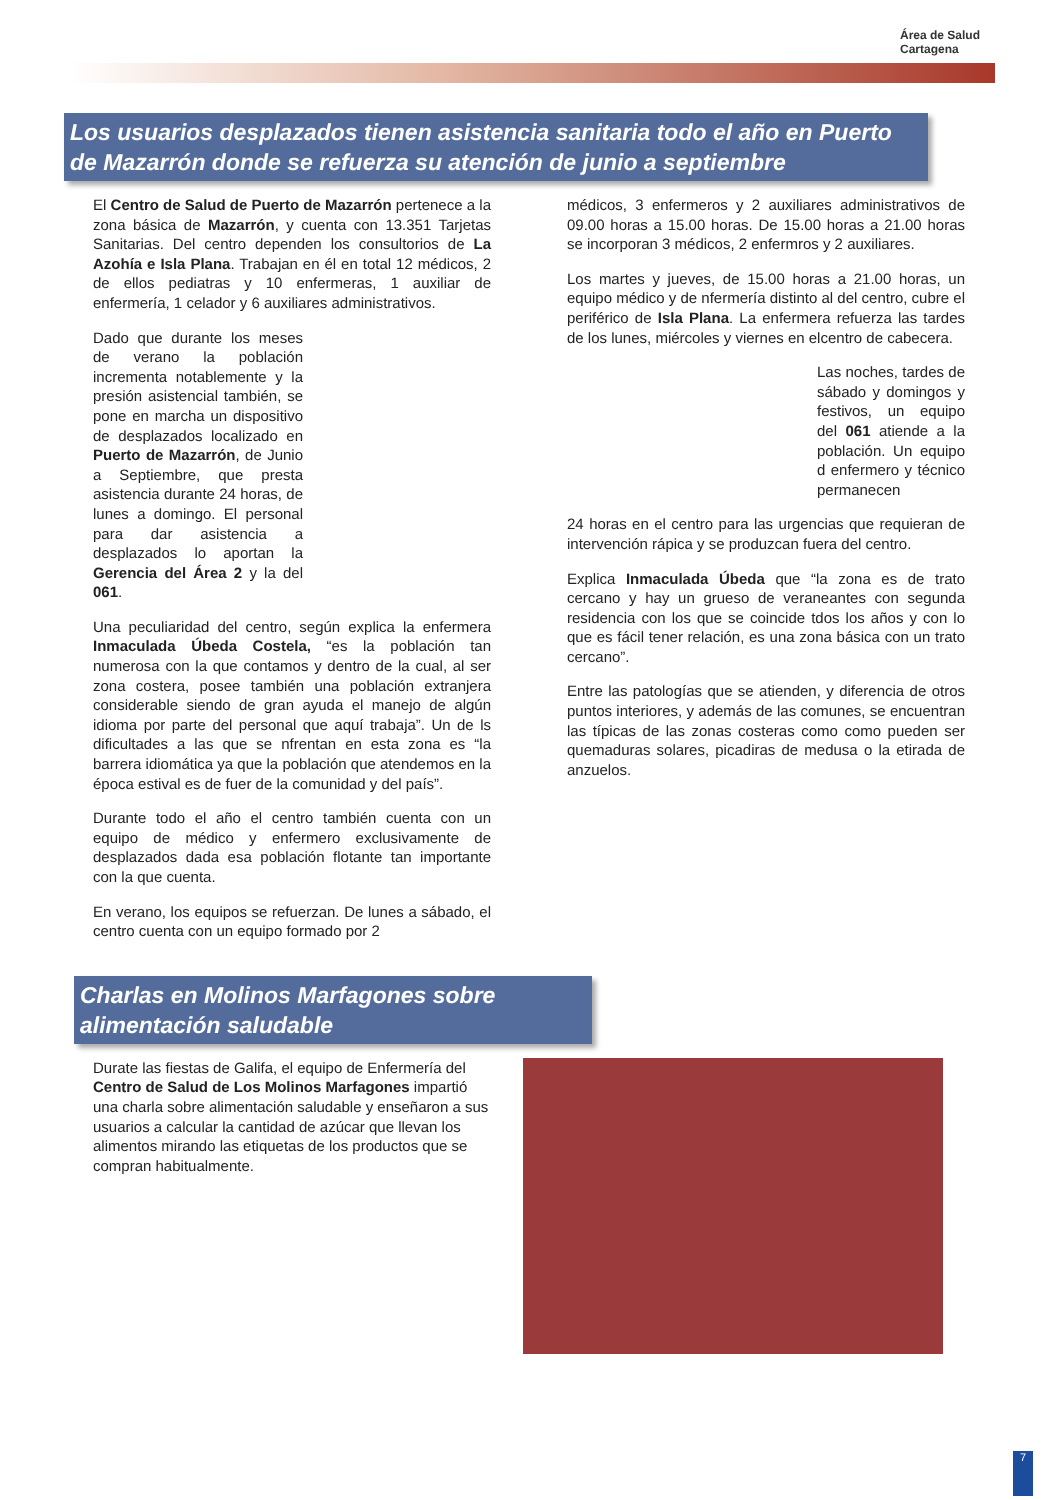Área de Salud
Cartagena
Los usuarios desplazados tienen asistencia sanitaria todo el año en Puerto de Mazarrón donde se refuerza su atención de junio a septiembre
El Centro de Salud de Puerto de Mazarrón pertenece a la zona básica de Mazarrón, y cuenta con 13.351 Tarjetas Sanitarias. Del centro dependen los consultorios de La Azohía e Isla Plana. Trabajan en él en total 12 médicos, 2 de ellos pediatras y 10 enfermeras, 1 auxiliar de enfermería, 1 celador y 6 auxiliares administrativos.
Dado que durante los meses de verano la población incrementa notablemente y la presión asistencial también, se pone en marcha un dispositivo de desplazados localizado en Puerto de Mazarrón, de Junio a Septiembre, que presta asistencia durante 24 horas, de lunes a domingo. El personal para dar asistencia a desplazados lo aportan la Gerencia del Área 2 y la del 061.
Una peculiaridad del centro, según explica la enfermera Inmaculada Úbeda Costela, “es la población tan numerosa con la que contamos y dentro de la cual, al ser zona costera, posee también una población extranjera considerable siendo de gran ayuda el manejo de algún idioma por parte del personal que aquí trabaja”. Un de ls dificultades a las que se nfrentan en esta zona es “la barrera idiomática ya que la población que atendemos en la época estival es de fuer de la comunidad y del país”.
Durante todo el año el centro también cuenta con un equipo de médico y enfermero exclusivamente de desplazados dada esa población flotante tan importante con la que cuenta.
En verano, los equipos se refuerzan. De lunes a sábado, el centro cuenta con un equipo formado por 2
médicos, 3 enfermeros y 2 auxiliares administrativos de 09.00 horas a 15.00 horas. De 15.00 horas a 21.00 horas se incorporan 3 médicos, 2 enfermros y 2 auxiliares.
Los martes y jueves, de 15.00 horas a 21.00 horas, un equipo médico y de nfermería distinto al del centro, cubre el periférico de Isla Plana. La enfermera refuerza las tardes de los lunes, miércoles y viernes en elcentro de cabecera.
Las noches, tardes de sábado y domingos y festivos, un equipo del 061 atiende a la población. Un equipo d enfermero y técnico permanecen
24 horas en el centro para las urgencias que requieran de intervención rápica y se produzcan fuera del centro.
Explica Inmaculada Úbeda que “la zona es de trato cercano y hay un grueso de veraneantes con segunda residencia con los que se coincide tdos los años y con lo que es fácil tener relación, es una zona básica con un trato cercano”.
Entre las patologías que se atienden, y diferencia de otros puntos interiores, y además de las comunes, se encuentran las típicas de las zonas costeras como como pueden ser quemaduras solares, picadiras de medusa o la etirada de anzuelos.
Charlas en Molinos Marfagones sobre alimentación saludable
Durate las fiestas de Galifa, el equipo de Enfermería del Centro de Salud de Los Molinos Marfagones impartió una charla sobre alimentación saludable y enseñaron a sus usuarios a calcular la cantidad de azúcar que llevan los alimentos mirando las etiquetas de los productos que se compran habitualmente.
7